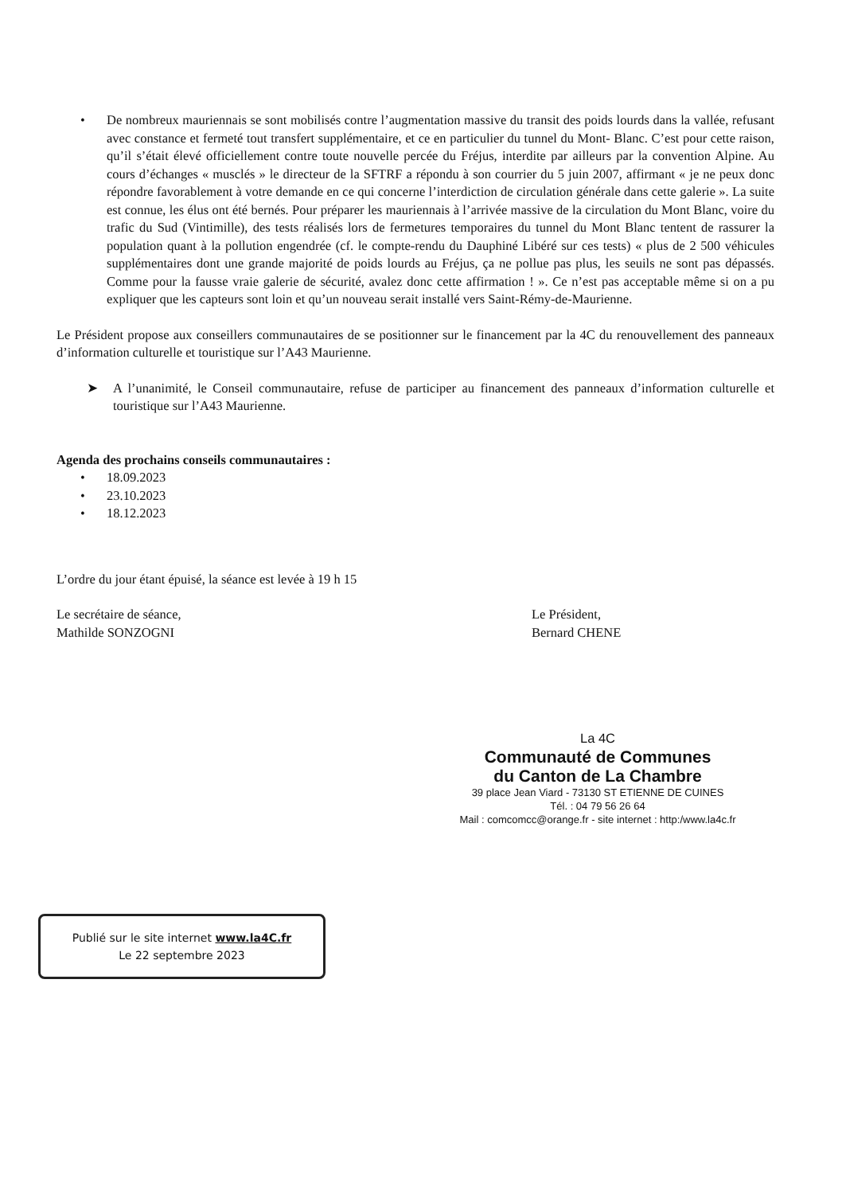• De nombreux mauriennais se sont mobilisés contre l’augmentation massive du transit des poids lourds dans la vallée, refusant avec constance et fermeté tout transfert supplémentaire, et ce en particulier du tunnel du Mont- Blanc. C’est pour cette raison, qu’il s’était élevé officiellement contre toute nouvelle percée du Fréjus, interdite par ailleurs par la convention Alpine. Au cours d’échanges « musclés » le directeur de la SFTRF a répondu à son courrier du 5 juin 2007, affirmant « je ne peux donc répondre favorablement à votre demande en ce qui concerne l’interdiction de circulation générale dans cette galerie ». La suite est connue, les élus ont été bernés. Pour préparer les mauriennais à l’arrivée massive de la circulation du Mont Blanc, voire du trafic du Sud (Vintimille), des tests réalisés lors de fermetures temporaires du tunnel du Mont Blanc tentent de rassurer la population quant à la pollution engendrée (cf. le compte-rendu du Dauphiné Libéré sur ces tests) « plus de 2 500 véhicules supplémentaires dont une grande majorité de poids lourds au Fréjus, ça ne pollue pas plus, les seuils ne sont pas dépassés. Comme pour la fausse vraie galerie de sécurité, avalez donc cette affirmation ! ». Ce n’est pas acceptable même si on a pu expliquer que les capteurs sont loin et qu’un nouveau serait installé vers Saint-Rémy-de-Maurienne.
Le Président propose aux conseillers communautaires de se positionner sur le financement par la 4C du renouvellement des panneaux d’information culturelle et touristique sur l’A43 Maurienne.
➤ A l’unanimité, le Conseil communautaire, refuse de participer au financement des panneaux d’information culturelle et touristique sur l’A43 Maurienne.
Agenda des prochains conseils communautaires :
• 18.09.2023
• 23.10.2023
• 18.12.2023
L’ordre du jour étant épuisé, la séance est levée à 19 h 15
Le secrétaire de séance,
Mathilde SONZOGNI
Le Président,
Bernard CHENE
La 4C
Communauté de Communes
du Canton de La Chambre
39 place Jean Viard - 73130 ST ETIENNE DE CUINES
Tél. : 04 79 56 26 64
Mail : comcomcc@orange.fr - site internet : http:/www.la4c.fr
Publié sur le site internet www.la4C.fr
Le 22 septembre 2023